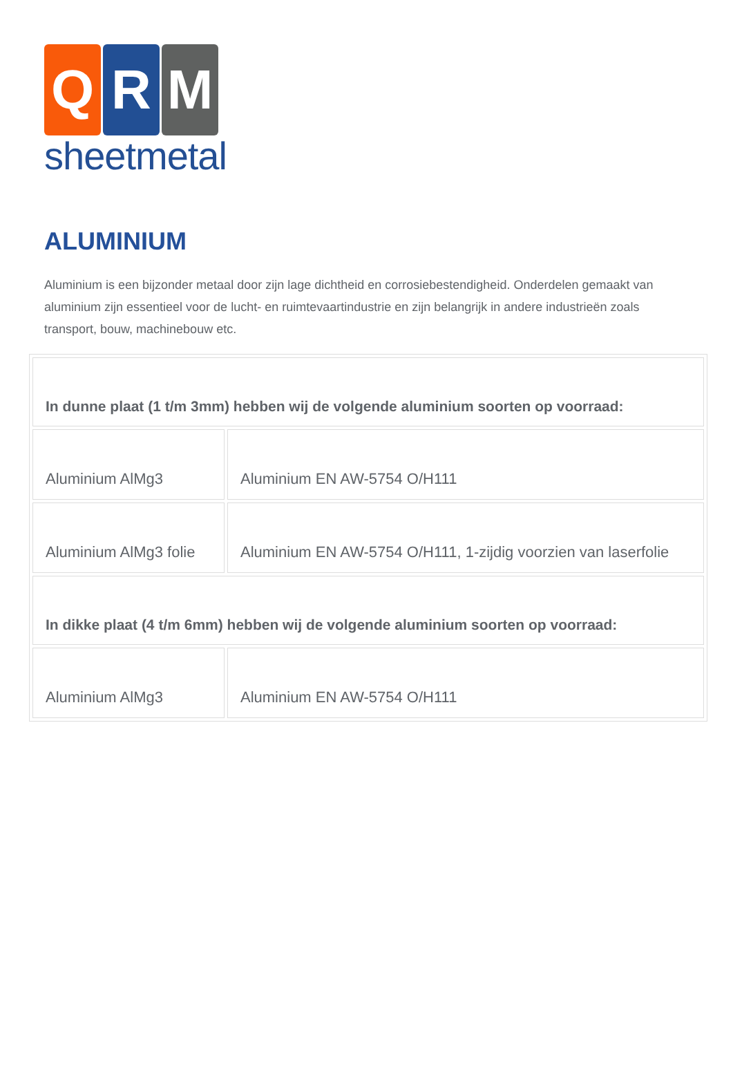Q R M
sheetmetal
ALUMINIUM
Aluminium is een bijzonder metaal door zijn lage dichtheid en corrosiebestendigheid. Onderdelen gemaakt van aluminium zijn essentieel voor de lucht- en ruimtevaartindustrie en zijn belangrijk in andere industrieën zoals transport, bouw, machinebouw etc.
| In dunne plaat (1 t/m 3mm) hebben wij de volgende aluminium soorten op voorraad: | |
| Aluminium AlMg3 | Aluminium EN AW-5754 O/H111 |
| Aluminium AlMg3 folie | Aluminium EN AW-5754 O/H111, 1-zijdig voorzien van laserfolie |
| In dikke plaat (4 t/m 6mm) hebben wij de volgende aluminium soorten op voorraad: | |
| Aluminium AlMg3 | Aluminium EN AW-5754 O/H111 |